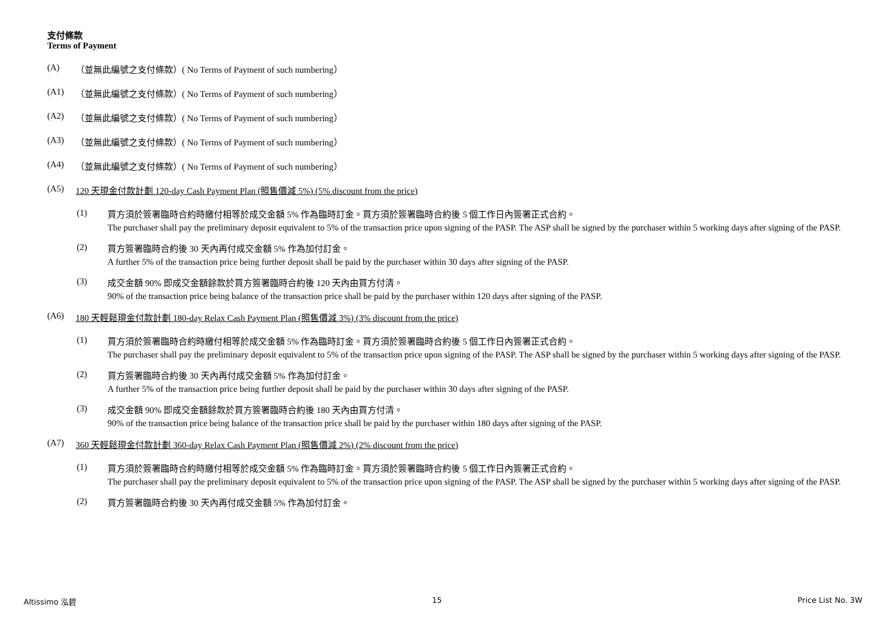支付條款
Terms of Payment
(A) （並無此編號之支付條款）( No Terms of Payment of such numbering）
(A1) （並無此編號之支付條款）( No Terms of Payment of such numbering）
(A2) （並無此編號之支付條款）( No Terms of Payment of such numbering）
(A3) （並無此編號之支付條款）( No Terms of Payment of such numbering）
(A4) （並無此編號之支付條款）( No Terms of Payment of such numbering）
(A5) 120 天現金付款計劃 120-day Cash Payment Plan (照售價減 5%) (5% discount from the price)
(1)
買方須於簽署臨時合約時繳付相等於成交金額 5% 作為臨時訂金。買方須於簽署臨時合約後 5 個工作日內簽署正式合約。
The purchaser shall pay the preliminary deposit equivalent to 5% of the transaction price upon signing of the PASP. The ASP shall be signed by the purchaser within 5 working days after signing of the PASP.
(2)
買方簽署臨時合約後 30 天內再付成交金額 5% 作為加付訂金。
A further 5% of the transaction price being further deposit shall be paid by the purchaser within 30 days after signing of the PASP.
(3)
成交金額 90% 即成交金額餘款於買方簽署臨時合約後 120 天內由買方付清。
90% of the transaction price being balance of the transaction price shall be paid by the purchaser within 120 days after signing of the PASP.
(A6) 180 天輕鬆現金付款計劃 180-day Relax Cash Payment Plan (照售價減 3%) (3% discount from the price)
(1)
買方須於簽署臨時合約時繳付相等於成交金額 5% 作為臨時訂金。買方須於簽署臨時合約後 5 個工作日內簽署正式合約。
The purchaser shall pay the preliminary deposit equivalent to 5% of the transaction price upon signing of the PASP. The ASP shall be signed by the purchaser within 5 working days after signing of the PASP.
(2)
買方簽署臨時合約後 30 天內再付成交金額 5% 作為加付訂金。
A further 5% of the transaction price being further deposit shall be paid by the purchaser within 30 days after signing of the PASP.
(3)
成交金額 90% 即成交金額餘款於買方簽署臨時合約後 180 天內由買方付清。
90% of the transaction price being balance of the transaction price shall be paid by the purchaser within 180 days after signing of the PASP.
(A7) 360 天輕鬆現金付款計劃 360-day Relax Cash Payment Plan (照售價減 2%) (2% discount from the price)
(1)
買方須於簽署臨時合約時繳付相等於成交金額 5% 作為臨時訂金。買方須於簽署臨時合約後 5 個工作日內簽署正式合約。
The purchaser shall pay the preliminary deposit equivalent to 5% of the transaction price upon signing of the PASP. The ASP shall be signed by the purchaser within 5 working days after signing of the PASP.
(2)
買方簽署臨時合約後 30 天內再付成交金額 5% 作為加付訂金。
Altissimo 泓碧 15 Price List No. 3W